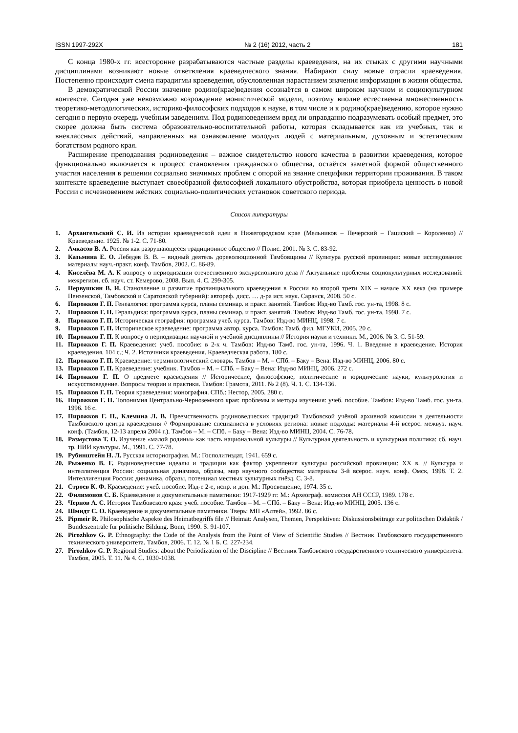ISSN 1997-292X № 2 (16) 2012, часть 2 181
С конца 1980-х гг. всесторонне разрабатываются частные разделы краеведения, на их стыках с другими научными дисциплинами возникают новые ответвления краеведческого знания. Набирают силу новые отрасли краеведения. Постепенно происходит смена парадигмы краеведения, обусловленная нарастанием значения информации в жизни общества.
В демократической России значение родино(крае)ведения осознаётся в самом широком научном и социокультурном контексте. Сегодня уже невозможно возрождение монистической модели, поэтому вполне естественна множественность теоретико-методологических, историко-философских подходов к науке, в том числе и к родино(крае)ведению, которое нужно сегодня в первую очередь учебным заведениям. Под родиноведением вряд ли оправданно подразумевать особый предмет, это скорее должна быть система образовательно-воспитательной работы, которая складывается как из учебных, так и внеклассных действий, направленных на ознакомление молодых людей с материальным, духовным и эстетическим богатством родного края.
Расширение преподавания родиноведения – важное свидетельство нового качества в развитии краеведения, которое функционально включается в процесс становления гражданского общества, остаётся заметной формой общественного участия населения в решении социально значимых проблем с опорой на знание специфики территории проживания. В таком контексте краеведение выступает своеобразной философией локального обустройства, которая приобрела ценность в новой России с исчезновением жёстких социально-политических установок советского периода.
Список литературы
1. Архангельский С. И. Из истории краеведческой идеи в Нижегородском крае (Мельников – Печерский – Гациский – Короленко) // Краеведение. 1925. № 1-2. С. 71-80.
2. Ачкасов В. А. Россия как разрушающееся традиционное общество // Полис. 2001. № 3. С. 83-92.
3. Казьмина Е. О. Лебедев В. В. – видный деятель дореволюционной Тамбовщины // Культура русской провинции: новые исследования: материалы науч.-практ. конф. Тамбов, 2002. С. 86-89.
4. Киселёва М. А. К вопросу о периодизации отечественного экскурсионного дела // Актуальные проблемы социокультурных исследований: межрегион. сб. науч. ст. Кемерово, 2008. Вып. 4. С. 299-305.
5. Первушкин В. И. Становление и развитие провинциального краеведения в России во второй трети XIX – начале XX века (на примере Пензенской, Тамбовской и Саратовской губерний): автореф. дисс. … д-ра ист. наук. Саранск, 2008. 50 с.
6. Пирожков Г. П. Генеалогия: программа курса, планы семинар. и практ. занятий. Тамбов: Изд-во Тамб. гос. ун-та, 1998. 8 с.
7. Пирожков Г. П. Геральдика: программа курса, планы семинар. и практ. занятий. Тамбов: Изд-во Тамб. гос. ун-та, 1998. 7 с.
8. Пирожков Г. П. Историческая география: программа учеб. курса. Тамбов: Изд-во МИНЦ, 1998. 7 с.
9. Пирожков Г. П. Историческое краеведение: программа автор. курса. Тамбов: Тамб. фил. МГУКИ, 2005. 20 с.
10. Пирожков Г. П. К вопросу о периодизации научной и учебной дисциплины // История науки и техники. М., 2006. № 3. С. 51-59.
11. Пирожков Г. П. Краеведение: учеб. пособие: в 2-х ч. Тамбов: Изд-во Тамб. гос. ун-та, 1996. Ч. 1. Введение в краеведение. История краеведения. 104 с.; Ч. 2. Источники краеведения. Краеведческая работа. 180 с.
12. Пирожков Г. П. Краеведение: терминологический словарь. Тамбов – М. – СПб. – Баку – Вена: Изд-во МИНЦ, 2006. 80 с.
13. Пирожков Г. П. Краеведение: учебник. Тамбов – М. – СПб. – Баку – Вена: Изд-во МИНЦ, 2006. 272 с.
14. Пирожков Г. П. О предмете краеведения // Исторические, философские, политические и юридические науки, культурология и искусствоведение. Вопросы теории и практики. Тамбов: Грамота, 2011. № 2 (8). Ч. 1. С. 134-136.
15. Пирожков Г. П. Теория краеведения: монография. СПб.: Нестор, 2005. 280 с.
16. Пирожков Г. П. Топонимия Центрально-Черноземного края: проблемы и методы изучения: учеб. пособие. Тамбов: Изд-во Тамб. гос. ун-та, 1996. 16 с.
17. Пирожков Г. П., Клемина Л. В. Преемственность родиноведческих традиций Тамбовской учёной архивной комиссии в деятельности Тамбовского центра краеведения // Формирование специалиста в условиях региона: новые подходы: материалы 4-й всерос. межвуз. науч. конф. (Тамбов, 12-13 апреля 2004 г.). Тамбов – М. – СПб. – Баку – Вена: Изд-во МИНЦ, 2004. С. 76-78.
18. Размустова Т. О. Изучение «малой родины» как часть национальной культуры // Культурная деятельность и культурная политика: сб. науч. тр. НИИ культуры. М., 1991. С. 77-78.
19. Рубинштейн Н. Л. Русская историография. М.: Госполитиздат, 1941. 659 с.
20. Рыженко В. Г. Родиноведческие идеалы и традиции как фактор укрепления культуры российской провинции: XX в. // Культура и интеллигенция России: социальная динамика, образы, мир научного сообщества: материалы 3-й всерос. науч. конф. Омск, 1998. Т. 2. Интеллигенция России: динамика, образы, потенциал местных культурных гнёзд. С. 3-8.
21. Строев К. Ф. Краеведение: учеб. пособие. Изд-е 2-е, испр. и доп. М.: Просвещение, 1974. 35 с.
22. Филимонов С. Б. Краеведение и документальные памятники: 1917-1929 гг. М.: Археограф. комиссия АН СССР, 1989. 178 с.
23. Чернов А. С. История Тамбовского края: учеб. пособие. Тамбов – М. – СПб. – Баку – Вена: Изд-во МИНЦ, 2005. 136 с.
24. Шмидт С. О. Краеведение и документальные памятники. Тверь: МП «Алтей», 1992. 86 с.
25. Pipmeir R. Philosophische Aspekte des Heimatbegriffs file // Heimat: Analysen, Themen, Perspektiven: Diskussionsbeitrage zur politischen Didaktik / Bundeszentrale fur politische Bildung. Bonn, 1990. S. 91-107.
26. Pirozhkov G. P. Ethnography: the Code of the Analysis from the Point of View of Scientific Studies // Вестник Тамбовского государственного технического университета. Тамбов, 2006. Т. 12. № 1 Б. С. 227-234.
27. Pirozhkov G. P. Regional Studies: about the Periodization of the Discipline // Вестник Тамбовского государственного технического университета. Тамбов, 2005. Т. 11. № 4. С. 1030-1038.